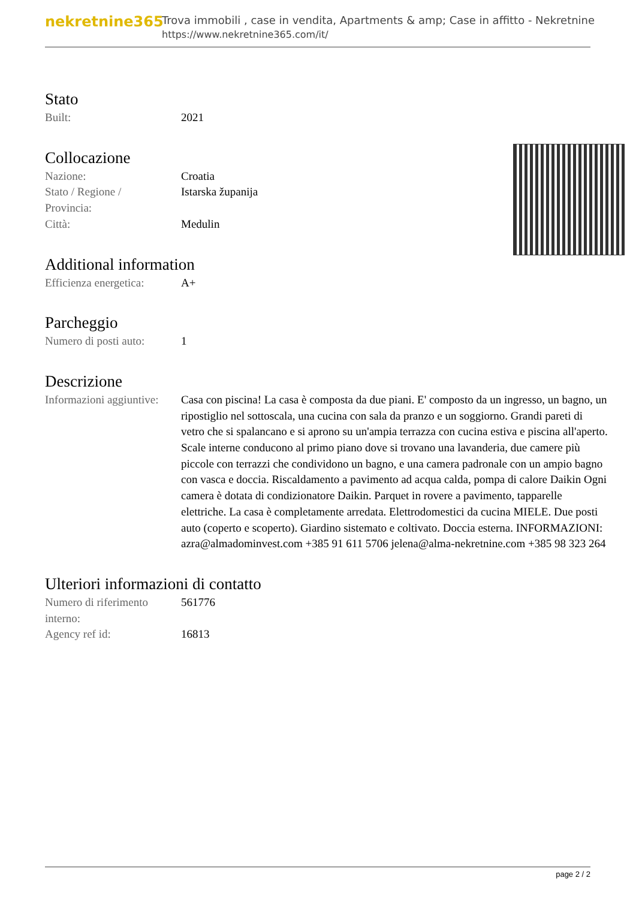nekretnine365
Trova immobili , case in vendita, Apartments & amp; Case in affitto - Nekretnine
https://www.nekretnine365.com/it/
Stato
| Built: | 2021 |
Collocazione
| Nazione: | Croatia |
| Stato / Regione / Provincia: | Istarska županija |
| Città: | Medulin |
Additional information
| Efficienza energetica: | A+ |
Parcheggio
| Numero di posti auto: | 1 |
Descrizione
| Informazioni aggiuntive: | Casa con piscina! La casa è composta da due piani. E' composto da un ingresso, un bagno, un ripostiglio nel sottoscala, una cucina con sala da pranzo e un soggiorno. Grandi pareti di vetro che si spalancano e si aprono su un'ampia terrazza con cucina estiva e piscina all'aperto. Scale interne conducono al primo piano dove si trovano una lavanderia, due camere più piccole con terrazzi che condividono un bagno, e una camera padronale con un ampio bagno con vasca e doccia. Riscaldamento a pavimento ad acqua calda, pompa di calore Daikin Ogni camera è dotata di condizionatore Daikin. Parquet in rovere a pavimento, tapparelle elettriche. La casa è completamente arredata. Elettrodomestici da cucina MIELE. Due posti auto (coperto e scoperto). Giardino sistemato e coltivato. Doccia esterna. INFORMAZIONI: azra@almadominvest.com +385 91 611 5706 jelena@alma-nekretnine.com +385 98 323 264 |
Ulteriori informazioni di contatto
| Numero di riferimento interno: | 561776 |
| Agency ref id: | 16813 |
page 2 / 2